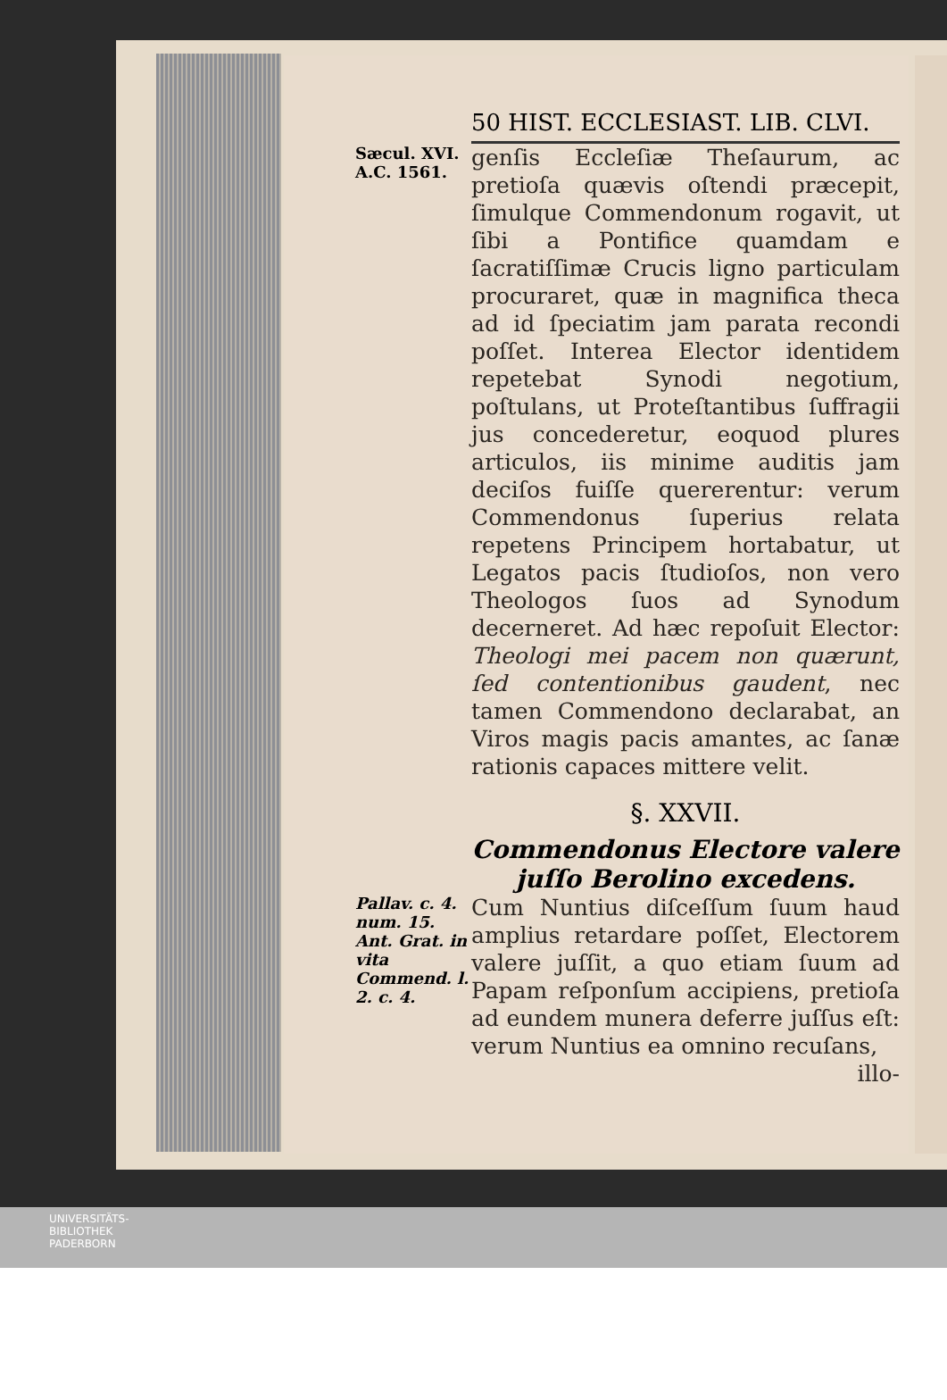50 HIST. ECCLESIAST. LIB. CLVI.
Sæcul. XVI.
A.C. 1561.
genſis Eccleſiæ Theſaurum, ac pretioſa quævis oſtendi præcepit, ſimulque Commendonum rogavit, ut ſibi a Pontifice quamdam e ſacratiſſimæ Crucis ligno particulam procuraret, quæ in magnifica theca ad id ſpeciatim jam parata recondi poſſet. Interea Elector identidem repetebat Synodi negotium, poſtulans, ut Proteſtantibus ſuffragii jus concederetur, eoquod plures articulos, iis minime auditis jam deciſos fuiſſe quererentur: verum Commendonus ſuperius relata repetens Principem hortabatur, ut Legatos pacis ſtudioſos, non vero Theologos ſuos ad Synodum decerneret. Ad hæc repoſuit Elector: Theologi mei pacem non quærunt, ſed contentionibus gaudent, nec tamen Commendono declarabat, an Viros magis pacis amantes, ac ſanæ rationis capaces mittere velit.
§. XXVII.
Commendonus Electore valere juſſo Berolino excedens.
Pallav. c. 4. num. 15. Ant. Grat. in vita Commend. l. 2. c. 4.
Cum Nuntius diſceſſum ſuum haud amplius retardare poſſet, Electorem valere juſſit, a quo etiam ſuum ad Papam reſponſum accipiens, pretioſa ad eundem munera deferre juſſus eſt: verum Nuntius ea omnino recuſans,
illo-
UNIVERSITÄTS-
BIBLIOTHEK
PADERBORN